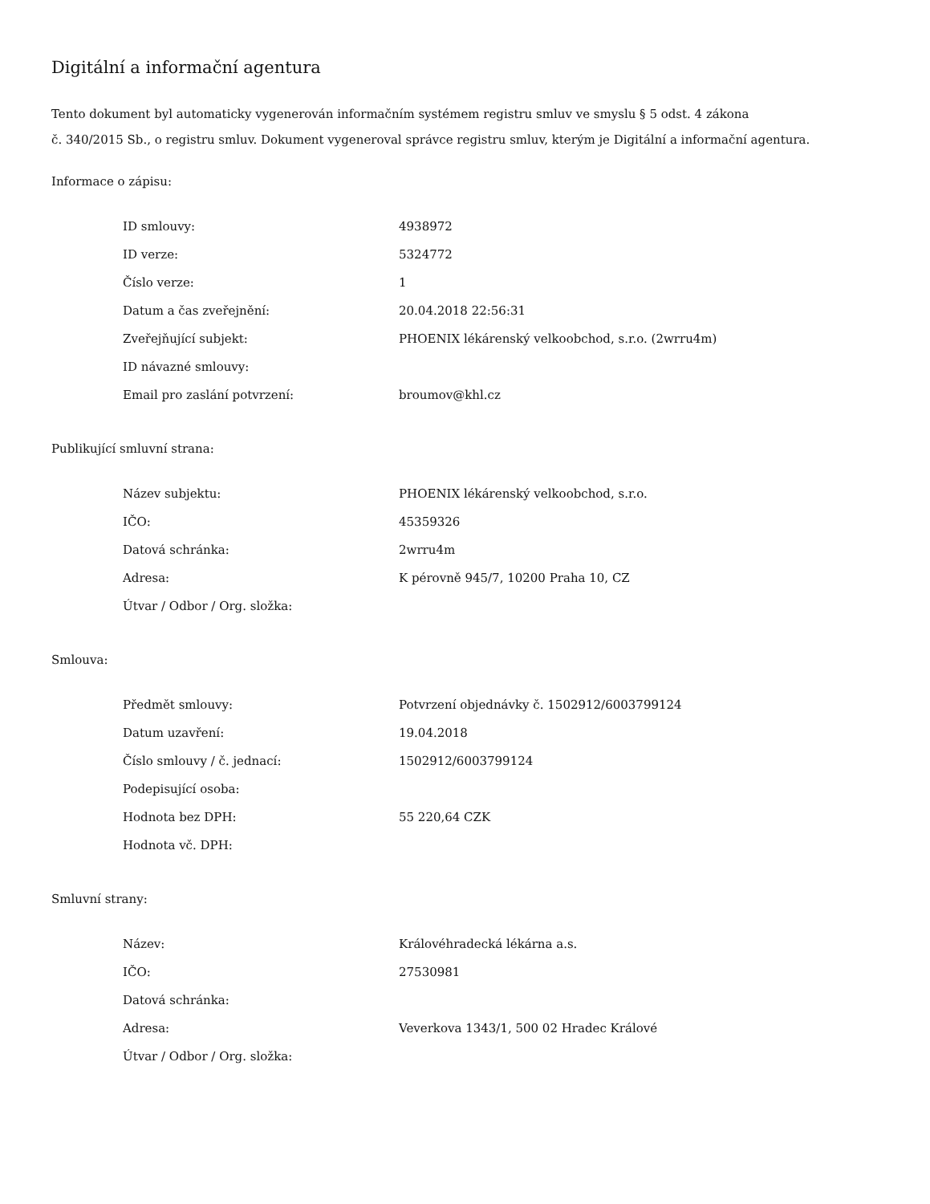Digitální a informační agentura
Tento dokument byl automaticky vygenerován informačním systémem registru smluv ve smyslu § 5 odst. 4 zákona
č. 340/2015 Sb., o registru smluv. Dokument vygeneroval správce registru smluv, kterým je Digitální a informační agentura.
Informace o zápisu:
| ID smlouvy: | 4938972 |
| ID verze: | 5324772 |
| Číslo verze: | 1 |
| Datum a čas zveřejnění: | 20.04.2018 22:56:31 |
| Zveřejňující subjekt: | PHOENIX lékárenský velkoobchod, s.r.o. (2wrru4m) |
| ID návazné smlouvy: | |
| Email pro zaslání potvrzení: | broumov@khl.cz |
Publikující smluvní strana:
| Název subjektu: | PHOENIX lékárenský velkoobchod, s.r.o. |
| IČO: | 45359326 |
| Datová schránka: | 2wrru4m |
| Adresa: | K pérovně 945/7, 10200 Praha 10, CZ |
| Útvar / Odbor / Org. složka: | |
Smlouva:
| Předmět smlouvy: | Potvrzení objednávky č. 1502912/6003799124 |
| Datum uzavření: | 19.04.2018 |
| Číslo smlouvy / č. jednací: | 1502912/6003799124 |
| Podepisující osoba: | |
| Hodnota bez DPH: | 55 220,64 CZK |
| Hodnota vč. DPH: | |
Smluvní strany:
| Název: | Královéhradecká lékárna a.s. |
| IČO: | 27530981 |
| Datová schránka: | |
| Adresa: | Veverkova 1343/1, 500 02 Hradec Králové |
| Útvar / Odbor / Org. složka: | |